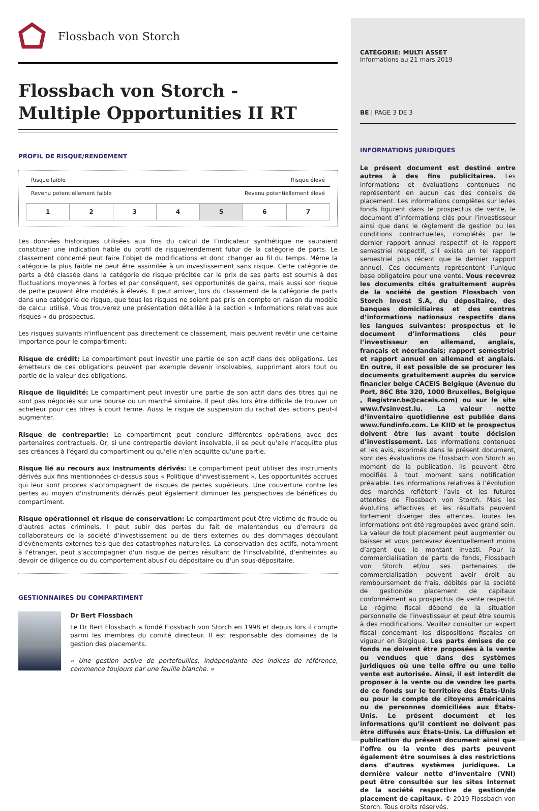Flossbach von Storch
Flossbach von Storch -
Multiple Opportunities II RT
PROFIL DE RISQUE/RENDEMENT
Risque faible Risque élevé
Revenu potentiellement faible Revenu potentiellement élevé
| 1 | 2 | 3 | 4 | 5 | 6 | 7 |
Les données historiques utilisées aux fins du calcul de l’indicateur synthétique ne sauraient constituer une indication fiable du profil de risque/rendement futur de la catégorie de parts. Le classement concerné peut faire l’objet de modifications et donc changer au fil du temps. Même la catégorie la plus faible ne peut être assimilée à un investissement sans risque. Cette catégorie de parts a été classée dans la catégorie de risque précitée car le prix de ses parts est soumis à des fluctuations moyennes à fortes et par conséquent, ses opportunités de gains, mais aussi son risque de perte peuvent être modérés à élevés. Il peut arriver, lors du classement de la catégorie de parts dans une catégorie de risque, que tous les risques ne soient pas pris en compte en raison du modèle de calcul utilisé. Vous trouverez une présentation détaillée à la section « Informations relatives aux risques » du prospectus.
Les risques suivants n'influencent pas directement ce classement, mais peuvent revêtir une certaine importance pour le compartiment:
Risque de crédit: Le compartiment peut investir une partie de son actif dans des obligations. Les émetteurs de ces obligations peuvent par exemple devenir insolvables, supprimant alors tout ou partie de la valeur des obligations.
Risque de liquidité: Le compartiment peut investir une partie de son actif dans des titres qui ne sont pas négociés sur une bourse ou un marché similaire. Il peut dès lors être difficile de trouver un acheteur pour ces titres à court terme. Aussi le risque de suspension du rachat des actions peut-il augmenter.
Risque de contrepartie: Le compartiment peut conclure différentes opérations avec des partenaires contractuels. Or, si une contrepartie devient insolvable, il se peut qu'elle n'acquitte plus ses créances à l'égard du compartiment ou qu'elle n'en acquitte qu'une partie.
Risque lié au recours aux instruments dérivés: Le compartiment peut utiliser des instruments dérivés aux fins mentionnées ci-dessus sous « Politique d'investissement ». Les opportunités accrues qui leur sont propres s'accompagnent de risques de pertes supérieurs. Une couverture contre les pertes au moyen d'instruments dérivés peut également diminuer les perspectives de bénéfices du compartiment.
Risque opérationnel et risque de conservation: Le compartiment peut être victime de fraude ou d'autres actes criminels. Il peut subir des pertes du fait de malentendus ou d'erreurs de collaborateurs de la société d'investissement ou de tiers externes ou des dommages découlant d'évènements externes tels que des catastrophes naturelles. La conservation des actifs, notamment à l'étranger, peut s'accompagner d'un risque de pertes résultant de l'insolvabilité, d'enfreintes au devoir de diligence ou du comportement abusif du dépositaire ou d'un sous-dépositaire.
GESTIONNAIRES DU COMPARTIMENT
Dr Bert Flossbach
Le Dr Bert Flossbach a fondé Flossbach von Storch en 1998 et depuis lors il compte parmi les membres du comité directeur. Il est responsable des domaines de la gestion des placements.
« Une gestion active de portefeuilles, indépendante des indices de référence, commence toujours par une feuille blanche. »
CATÉGORIE: MULTI ASSET
Informations au 21 mars 2019
BE | PAGE 3 DE 3
INFORMATIONS JURIDIQUES
Le présent document est destiné entre autres à des fins publicitaires. Les informations et évaluations contenues ne représentent en aucun cas des conseils de placement. Les informations complètes sur le/les fonds figurent dans le prospectus de vente, le document d’informations clés pour l’investisseur ainsi que dans le règlement de gestion ou les conditions contractuelles, complétés par le dernier rapport annuel respectif et le rapport semestriel respectif, s’il existe un tel rapport semestriel plus récent que le dernier rapport annuel. Ces documents représentent l’unique base obligatoire pour une vente. Vous recevrez les documents cités gratuitement auprès de la société de gestion Flossbach von Storch Invest S.A, du dépositaire, des banques domiciliaires et des centres d’informations nationaux respectifs dans les langues suivantes: prospectus et le document d’informations clés pour l’investisseur en allemand, anglais, français et néerlandais; rapport semestriel et rapport annuel en allemand et anglais. En outre, il est possible de se procurer les documents gratuitement auprès du service financier belge CACEIS Belgique (Avenue du Port, 86C Bte 320, 1000 Bruxelles, Belgique , Registrar.be@caceis.com) ou sur le site www.fvsinvest.lu. La valeur nette d’inventaire quotidienne est publiée dans www.fundinfo.com. Le KIID et le prospectus doivent être lus avant toute décision d’investissement. Les informations contenues et les avis, exprimés dans le présent document, sont des évaluations de Flossbach von Storch au moment de la publication. Ils peuvent être modifiés à tout moment sans notification préalable. Les informations relatives à l’évolution des marchés reflètent l’avis et les futures attentes de Flossbach von Storch. Mais les évolutins effectives et les résultats peuvent fortement diverger des attentes. Toutes les informations ont été regroupées avec grand soin. La valeur de tout placement peut augmenter ou baisser et vous percevrez éventuellement moins d’argent que le montant investi. Pour la commercialisation de parts de fonds, Flossbach von Storch et/ou ses partenaires de commercialisation peuvent avoir droit au remboursement de frais, débités par la société de gestion/de placement de capitaux conformément au prospectus de vente respectif. Le régime fiscal dépend de la situation personnelle de l’investisseur et peut être soumis à des modifications. Veuillez consulter un expert fiscal concernant les dispositions fiscales en vigueur en Belgique. Les parts émises de ce fonds ne doivent être proposées à la vente ou vendues que dans des systèmes juridiques où une telle offre ou une telle vente est autorisée. Ainsi, il est interdit de proposer à la vente ou de vendre les parts de ce fonds sur le territoire des États-Unis ou pour le compte de citoyens américains ou de personnes domiciliées aux États-Unis. Le présent document et les informations qu’il contient ne doivent pas être diffusés aux États-Unis. La diffusion et publication du présent document ainsi que l’offre ou la vente des parts peuvent également être soumises à des restrictions dans d’autres systèmes juridiques. La dernière valeur nette d’inventaire (VNI) peut être consultée sur les sites Internet de la société respective de gestion/de placement de capitaux. © 2019 Flossbach von Storch. Tous droits réservés.